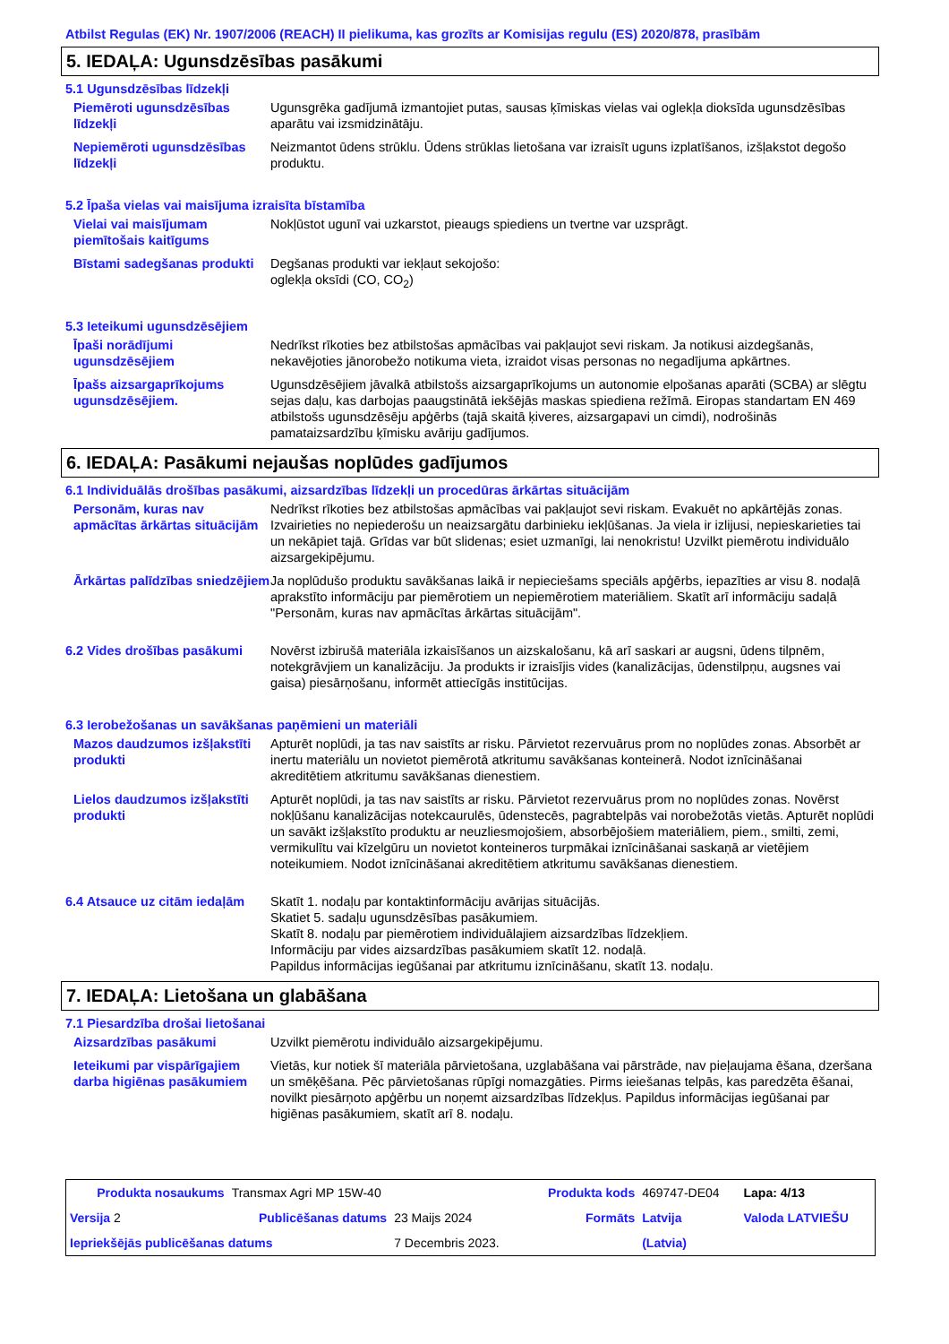Atbilst Regulas (EK) Nr. 1907/2006 (REACH) II pielikuma, kas grozīts ar Komisijas regulu (ES) 2020/878, prasībām
5. IEDAĻA: Ugunsdzēsības pasākumi
5.1 Ugunsdzēsības līdzekļi
Piemēroti ugunsdzēsības līdzekļi
Ugunsgrēka gadījumā izmantojiet putas, sausas ķīmiskas vielas vai oglekļa dioksīda ugunsdzēsības aparātu vai izsmidzinātāju.
Nepiemēroti ugunsdzēsības līdzekļi
Neizmantot ūdens strūklu. Ūdens strūklas lietošana var izraisīt uguns izplatīšanos, izšļakstot degošo produktu.
5.2 Īpaša vielas vai maisījuma izraisīta bīstamība
Vielai vai maisījumam piemītošais kaitīgums
Nokļūstot ugunī vai uzkarstot, pieaugs spiediens un tvertne var uzsprāgt.
Bīstami sadegšanas produkti
Degšanas produkti var iekļaut sekojošo:
oglekļa oksīdi (CO, CO<sub>2</sub>)
5.3 Ieteikumi ugunsdzēsējiem
Īpaši norādījumi ugunsdzēsējiem
Nedrīkst rīkoties bez atbilstošas apmācības vai pakļaujot sevi riskam. Ja notikusi aizdegšanās, nekavējoties jānorobežo notikuma vieta, izraidot visas personas no negadījuma apkārtnes.
Īpašs aizsargaprīkojums ugunsdzēsējiem.
Ugunsdzēsējiem jāvalkā atbilstošs aizsargaprīkojums un autonomie elpošanas aparāti (SCBA) ar slēgtu sejas daļu, kas darbojas paaugstinātā iekšējās maskas spiediena režīmā. Eiropas standartam EN 469 atbilstošs ugunsdzēsēju apģērbs (tajā skaitā ķiveres, aizsargapavi un cimdi), nodrošinās pamataizsardzību ķīmisku avāriju gadījumos.
6. IEDAĻA: Pasākumi nejaušas noplūdes gadījumos
6.1 Individuālās drošības pasākumi, aizsardzības līdzekļi un procedūras ārkārtas situācijām
Personām, kuras nav apmācītas ārkārtas situācijām
Nedrīkst rīkoties bez atbilstošas apmācības vai pakļaujot sevi riskam. Evakuēt no apkārtējās zonas. Izvairieties no nepiederošu un neaizsargātu darbinieku iekļūšanas. Ja viela ir izlijusi, nepieskarieties tai un nekāpiet tajā. Grīdas var būt slidenas; esiet uzmanīgi, lai nenokristu! Uzvilkt piemērotu individuālo aizsargekipējumu.
Ārkārtas palīdzības sniedzējiem
Ja noplūdušo produktu savākšanas laikā ir nepieciešams speciāls apģērbs, iepazīties ar visu 8. nodaļā aprakstīto informāciju par piemērotiem un nepiemērotiem materiāliem. Skatīt arī informāciju sadaļā "Personām, kuras nav apmācītas ārkārtas situācijām".
6.2 Vides drošības pasākumi
Novērst izbirušā materiāla izkaisīšanos un aizskalošanu, kā arī saskari ar augsni, ūdens tilpnēm, notekgrāvjiem un kanalizāciju. Ja produkts ir izraisījis vides (kanalizācijas, ūdenstilpņu, augsnes vai gaisa) piesārņošanu, informēt attiecīgās institūcijas.
6.3 Ierobežošanas un savākšanas paņēmieni un materiāli
Mazos daudzumos izšļakstīti produkti
Apturēt noplūdi, ja tas nav saistīts ar risku. Pārvietot rezervuārus prom no noplūdes zonas. Absorbēt ar inertu materiālu un novietot piemērotā atkritumu savākšanas konteinerā. Nodot iznīcināšanai akreditētiem atkritumu savākšanas dienestiem.
Lielos daudzumos izšļakstīti produkti
Apturēt noplūdi, ja tas nav saistīts ar risku. Pārvietot rezervuārus prom no noplūdes zonas. Novērst nokļūšanu kanalizācijas notekcaurulēs, ūdenstecēs, pagrabtelpās vai norobežotās vietās. Apturēt noplūdi un savākt izšļakstīto produktu ar neuzliesmojošiem, absorbējošiem materiāliem, piem., smilti, zemi, vermikulītu vai kīzelgūru un novietot konteineros turpmākai iznīcināšanai saskaņā ar vietējiem noteikumiem. Nodot iznīcināšanai akreditētiem atkritumu savākšanas dienestiem.
6.4 Atsauce uz citām iedaļām
Skatīt 1. nodaļu par kontaktinformāciju avārijas situācijās.
Skatiet 5. sadaļu ugunsdzēsības pasākumiem.
Skatīt 8. nodaļu par piemērotiem individuālajiem aizsardzības līdzekļiem.
Informāciju par vides aizsardzības pasākumiem skatīt 12. nodaļā.
Papildus informācijas iegūšanai par atkritumu iznīcināšanu, skatīt 13. nodaļu.
7. IEDAĻA: Lietošana un glabāšana
7.1 Piesardzība drošai lietošanai
Aizsardzības pasākumi Uzvilkt piemērotu individuālo aizsargekipējumu.
Ieteikumi par vispārīgajiem darba higiēnas pasākumiem
Vietās, kur notiek šī materiāla pārvietošana, uzglabāšana vai pārstrāde, nav pieļaujama ēšana, dzeršana un smēķēšana. Pēc pārvietošanas rūpīgi nomazgāties. Pirms ieiešanas telpās, kas paredzēta ēšanai, novilkt piesārņoto apģērbu un noņemt aizsardzības līdzekļus. Papildus informācijas iegūšanai par higiēnas pasākumiem, skatīt arī 8. nodaļu.
| Produkta nosaukums | Transmax Agri MP 15W-40 | | Produkta kods | 469747-DE04 | Lapa: 4/13 |
| Versija 2 | Publicēšanas datums | 23 Maijs 2024 | Formāts | Latvija | Valoda LATVIEŠU |
| Iepriekšējās publicēšanas datums | | 7 Decembris 2023. | | (Latvia) | |